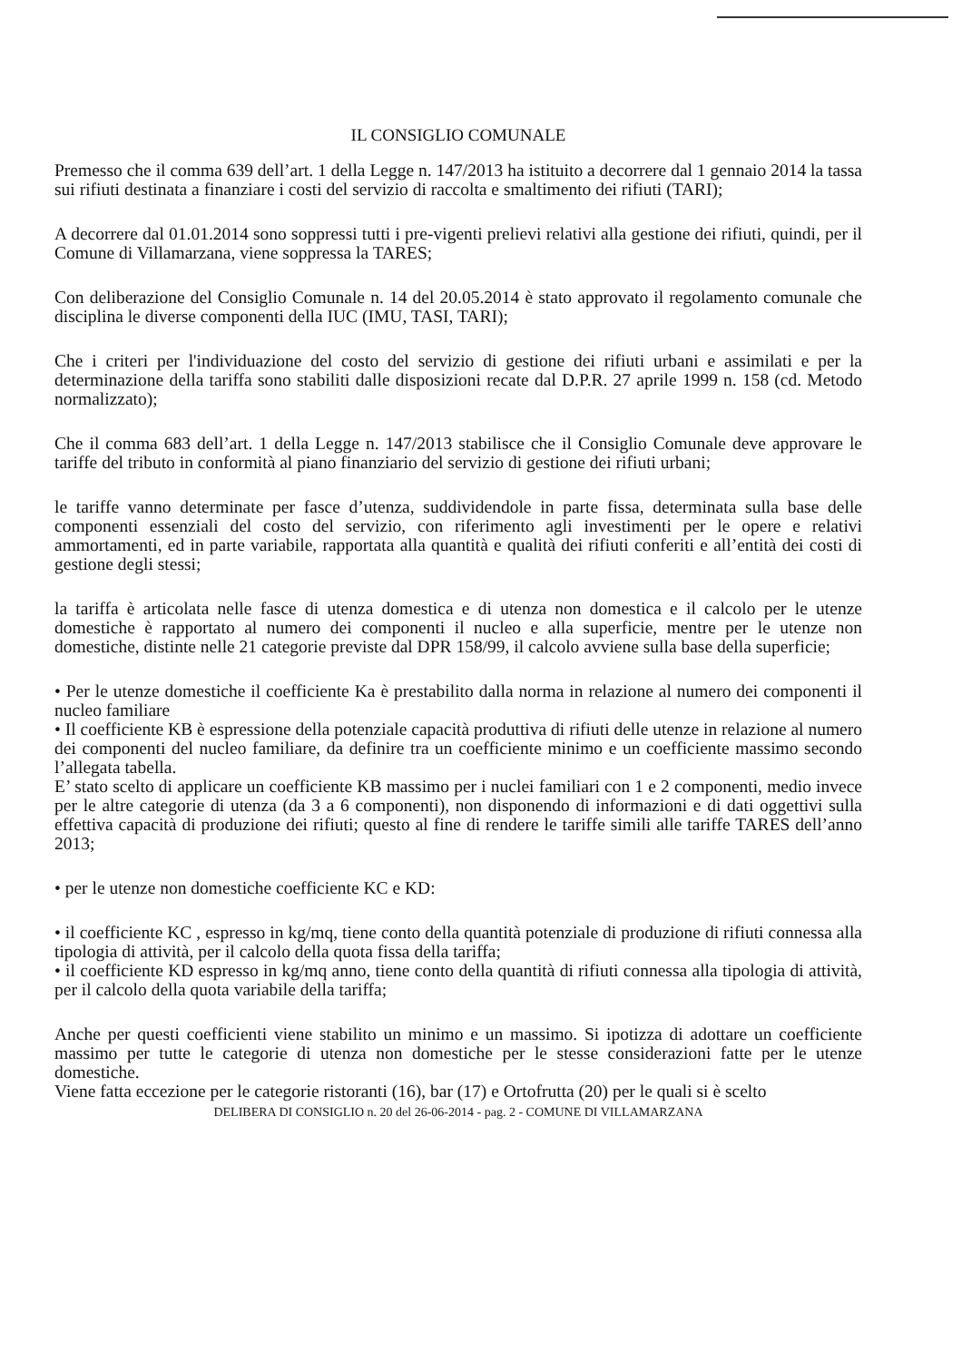IL CONSIGLIO COMUNALE
Premesso che il comma 639 dell’art. 1 della Legge n. 147/2013 ha istituito a decorrere dal 1 gennaio 2014 la tassa sui rifiuti destinata a finanziare i costi del servizio di raccolta e smaltimento dei rifiuti (TARI);
A decorrere dal 01.01.2014 sono soppressi tutti i pre-vigenti prelievi relativi alla gestione dei rifiuti, quindi, per il Comune di Villamarzana, viene soppressa la TARES;
Con deliberazione del Consiglio Comunale n. 14 del 20.05.2014 è stato approvato il regolamento comunale che disciplina le diverse componenti della IUC (IMU, TASI, TARI);
Che i criteri per l'individuazione del costo del servizio di gestione dei rifiuti urbani e assimilati e per la determinazione della tariffa sono stabiliti dalle disposizioni recate dal D.P.R. 27 aprile 1999 n. 158 (cd. Metodo normalizzato);
Che il comma 683 dell’art. 1 della Legge n. 147/2013 stabilisce che il Consiglio Comunale deve approvare le tariffe del tributo in conformità al piano finanziario del servizio di gestione dei rifiuti urbani;
le tariffe vanno determinate per fasce d’utenza, suddividendole in parte fissa, determinata sulla base delle componenti essenziali del costo del servizio, con riferimento agli investimenti per le opere e relativi ammortamenti, ed in parte variabile, rapportata alla quantità e qualità dei rifiuti conferiti e all’entità dei costi di gestione degli stessi;
la tariffa è articolata nelle fasce di utenza domestica e di utenza non domestica e il calcolo per le utenze domestiche è rapportato al numero dei componenti il nucleo e alla superficie, mentre per le utenze non domestiche, distinte nelle 21 categorie previste dal DPR 158/99, il calcolo avviene sulla base della superficie;
• Per le utenze domestiche il coefficiente Ka è prestabilito dalla norma in relazione al numero dei componenti il nucleo familiare
• Il coefficiente KB è espressione della potenziale capacità produttiva di rifiuti delle utenze in relazione al numero dei componenti del nucleo familiare, da definire tra un coefficiente minimo e un coefficiente massimo secondo l’allegata tabella.
E’ stato scelto di applicare un coefficiente KB massimo per i nuclei familiari con 1 e 2 componenti, medio invece per le altre categorie di utenza (da 3 a 6 componenti), non disponendo di informazioni e di dati oggettivi sulla effettiva capacità di produzione dei rifiuti; questo al fine di rendere le tariffe simili alle tariffe TARES dell’anno 2013;
• per le utenze non domestiche coefficiente KC e KD:
• il coefficiente KC , espresso in kg/mq, tiene conto della quantità potenziale di produzione di rifiuti connessa alla tipologia di attività, per il calcolo della quota fissa della tariffa;
• il coefficiente KD espresso in kg/mq anno, tiene conto della quantità di rifiuti connessa alla tipologia di attività, per il calcolo della quota variabile della tariffa;
Anche per questi coefficienti viene stabilito un minimo e un massimo. Si ipotizza di adottare un coefficiente massimo per tutte le categorie di utenza non domestiche per le stesse considerazioni fatte per le utenze domestiche.
Viene fatta eccezione per le categorie ristoranti (16), bar (17) e Ortofrutta (20) per le quali si è scelto
DELIBERA DI CONSIGLIO n. 20 del 26-06-2014 - pag. 2 - COMUNE DI VILLAMARZANA